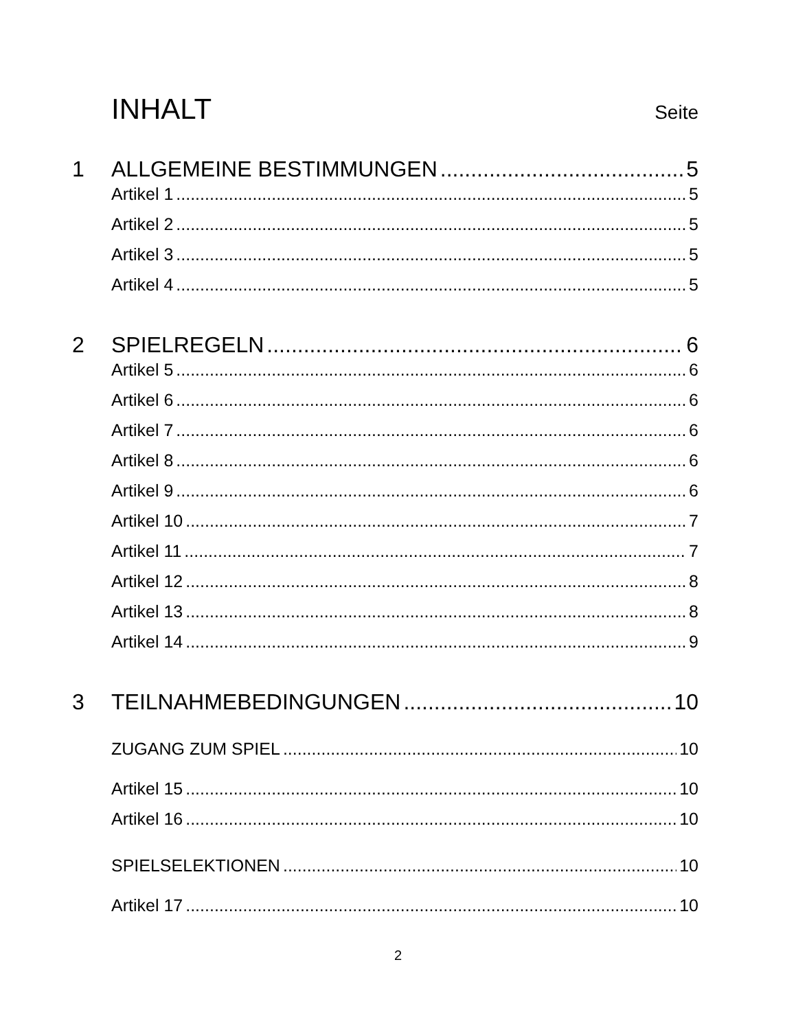INHALT Seite
1 ALLGEMEINE BESTIMMUNGEN 5
Artikel 1 5
Artikel 2 5
Artikel 3 5
Artikel 4 5
2 SPIELREGELN 6
Artikel 5 6
Artikel 6 6
Artikel 7 6
Artikel 8 6
Artikel 9 6
Artikel 10 7
Artikel 11 7
Artikel 12 8
Artikel 13 8
Artikel 14 9
3 TEILNAHMEBEDINGUNGEN 10
ZUGANG ZUM SPIEL 10
Artikel 15 10
Artikel 16 10
SPIELSELEKTIONEN 10
Artikel 17 10
2